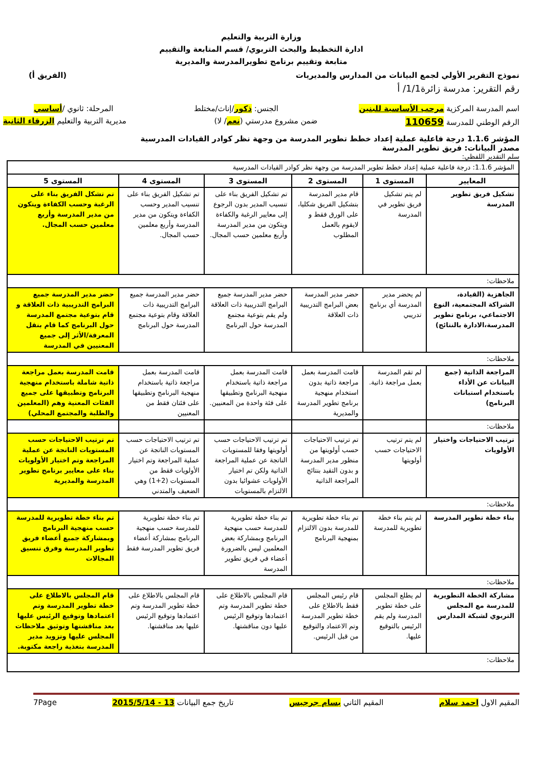وزارة التربية والتعليم
ادارة التخطيط والبحث التربوي/ قسم المتابعة والتقييم
متابعة وتقييم برنامج تطويرالمدرسة والمديرية
نموذج التقرير الأولي لجمع البيانات من المدارس والمديريات (الفريق أ)
رقم التقرير: مدرسة زائرة1/1/ أ
اسم المدرسة المركزية مرحب الأساسية للبنين الجنس: ذكور/إناث/مختلط المرحلة: ثانوي /أساسي
الرقم الوطني للمدرسة 110659 ضمن مشروع مدرستي (نعم/ لا) مديرية التربية والتعليم الزرقاء الثانية
المؤشر 1.1.6 درجة فاعلية عملية إعداد خطط تطوير المدرسة من وجهة نظر كوادر القيادات المدرسية
مصدر البيانات: فريق تطوير المدرسة
سلم التقدير اللفظي:
| المؤشر 1.1.6: درجة فاعلية عملية إعداد خطط تطوير المدرسة من وجهة نظر كوادر القيادات المدرسية | | | | | |
| المعايير | المستوى 1 | المستوى 2 | المستوى 3 | المستوى 4 | المستوى 5 |
| تشكيل فريق تطوير المدرسة | لم يتم تشكيل فريق تطوير في المدرسة | قام مدير المدرسة بتشكيل الفريق شكليا، على الورق فقط و لايقوم بالعمل المطلوب | تم تشكيل الفريق بناء على تنسيب المدير بدون الرجوع إلى معايير الرغبة والكفاءة ويتكون من مدير المدرسة وأربع معلمين حسب المجال. | تم تشكيل الفريق بناء على تنسيب المدير وحسب الكفاءة ويتكون من مدير المدرسة وأربع معلمين حسب المجال. | تم تشكل الفريق بناء على الرغبة وحسب الكفاءة ويتكون من مدير المدرسة وأربع معلمين حسب المجال. |
| ملاحظات: | | | | | |
| الجاهزية (القيادة، الشراكة المجتمعية، النوع الاجتماعي، برنامج تطوير المدرسة،الادارة بالنتائج) | لم يحضر مدير المدرسة أي برنامج تدريبي | حضر مدير المدرسة بعض البرامج التدريبية ذات العلاقة | حضر مدير المدرسة جميع البرامج التدريبية ذات العلاقة ولم يقم بتوعية مجتمع المدرسة حول البرنامج | حضر مدير المدرسة جميع البرامج التدريبية ذات العلاقة وقام بتوعية مجتمع المدرسة حول البرنامج | حضر مدير المدرسة جميع البرامج التدريبية ذات العلاقة و قام بتوعية مجتمع المدرسة حول البرنامج كما قام بنقل المعرفة/الأثر إلى جميع المعنيين في المدرسة |
| ملاحظات: | | | | | |
| المراجعة الذاتية (جمع البيانات عن الأداء باستخدام استبانات البرنامج) | لم تقم المدرسة بعمل مراجعة ذاتية. | قامت المدرسة بعمل مراجعة ذاتية بدون استخدام منهجية برنامج تطوير المدرسة والمديرية | قامت المدرسة بعمل مراجعة ذاتية باستخدام منهجية البرنامج وتطبيقها على فئة واحدة من المعنيين. | قامت المدرسة بعمل مراجعة ذاتية باستخدام منهجية البرنامج وتطبيقها على فئتان فقط من المعنيين | قامت المدرسة بعمل مراجعة ذاتية شاملة باستخدام منهجية البرنامج وتطبيقها على جميع الفئات المعنية وهم (المعلمين والطلبة والمجتمع المحلي) |
| ملاحظات: | | | | | |
| ترتيب الاحتياجات واختيار الأولويات | لم يتم ترتيب الاحتياجات حسب أولويتها | تم ترتيب الاحتياجات حسب أولويتها من منظور مدير المدرسة و بدون التقيد بنتائج المراجعة الذاتية | تم ترتيب الاحتياجات حسب أولويتها وفقا للمستويات الناتجة عن عملية المراجعة الذاتية ولكن تم اختيار الأولويات عشوائيا بدون الالتزام بالمستويات | تم ترتيب الاحتياجات حسب المستويات الناتجة عن عملية المراجعة وتم اختيار الأولويات فقط من المستويات (2+1) وهي الضعيف والمتدني | تم ترتيب الاحتياجات حسب المستويات الناتجة عن عملية المراجعة وتم اختيار الأولويات بناء على معايير برنامج تطوير المدرسة والمديرية |
| ملاحظات: | | | | | |
| بناء خطة تطوير المدرسة | لم يتم بناء خطة تطويرية للمدرسة | تم بناء خطة تطويرية للمدرسة بدون الالتزام بمنهجية البرنامج | تم بناء خطة تطويرية للمدرسة حسب منهجية البرنامج وبمشاركة بعض المعلمين ليس بالضرورة أعضاء في فريق تطوير المدرسة | تم بناء خطة تطويرية للمدرسة حسب منهجية البرنامج بمشاركة أعضاء فريق تطوير المدرسة فقط | تم بناء خطة تطويرية للمدرسة حسب منهجية البرنامج وبمشاركة جميع أعضاء فريق تطوير المدرسة وفرق تنسيق المجالات |
| ملاحظات: | | | | | |
| مشاركة الخطة التطويرية للمدرسة مع المجلس التربوي لشبكة المدارس | لم يطلع المجلس على خطة تطوير المدرسة ولم يقم الرئيس بالتوقيع عليها. | قام رئيس المجلس فقط بالاطلاع على خطة تطوير المدرسة وتم الاعتماد والتوقيع من قبل الرئيس. | قام المجلس بالاطلاع على خطة تطوير المدرسة وتم اعتمادها وتوقيع الرئيس عليها دون مناقشتها. | قام المجلس بالاطلاع على خطة تطوير المدرسة وتم اعتمادها وتوقيع الرئيس عليها بعد مناقشتها. | قام المجلس بالاطلاع على خطة تطوير المدرسة وتم اعتمادها وتوقيع الرئيس عليها بعد مناقشتها وتوثيق ملاحظات المجلس عليها وتزويد مدير المدرسة بتغذية راجعة مكتوبة. |
| ملاحظات: | | | | | |
المقيم الاول احمد سلام المقيم الثاني بسام جرجيس تاريخ جمع البيانات 13 - 2015/5/14 7Page